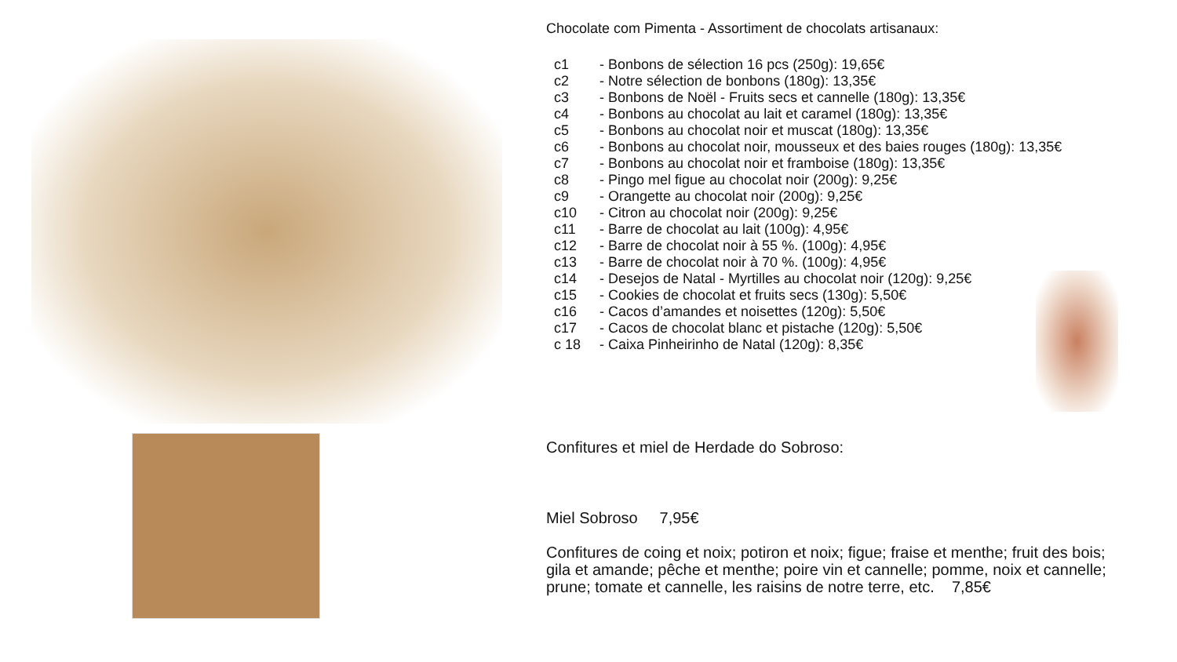Chocolate com Pimenta - Assortiment de chocolats artisanaux:
c1 - Bonbons de sélection 16 pcs (250g): 19,65€
c2 - Notre sélection de bonbons (180g): 13,35€
c3 - Bonbons de Noël - Fruits secs et cannelle (180g): 13,35€
c4 - Bonbons au chocolat au lait et caramel (180g): 13,35€
c5 - Bonbons au chocolat noir et muscat (180g): 13,35€
c6 - Bonbons au chocolat noir, mousseux et des baies rouges (180g): 13,35€
c7 - Bonbons au chocolat noir et framboise (180g): 13,35€
c8 - Pingo mel figue au chocolat noir (200g): 9,25€
c9 - Orangette au chocolat noir (200g): 9,25€
c10 - Citron au chocolat noir (200g): 9,25€
c11 - Barre de chocolat au lait (100g): 4,95€
c12 - Barre de chocolat noir à 55 %. (100g): 4,95€
c13 - Barre de chocolat noir à 70 %. (100g): 4,95€
c14 - Desejos de Natal - Myrtilles au chocolat noir (120g): 9,25€
c15 - Cookies de chocolat et fruits secs (130g): 5,50€
c16 - Cacos d’amandes et noisettes (120g): 5,50€
c17 - Cacos de chocolat blanc et pistache (120g): 5,50€
c 18 - Caixa Pinheirinho de Natal (120g): 8,35€
Confitures et miel de Herdade do Sobroso:
Miel Sobroso 7,95€
Confitures de coing et noix; potiron et noix; figue; fraise et menthe; fruit des bois; gila et amande; pêche et menthe; poire vin et cannelle; pomme, noix et cannelle; prune; tomate et cannelle, les raisins de notre terre, etc. 7,85€